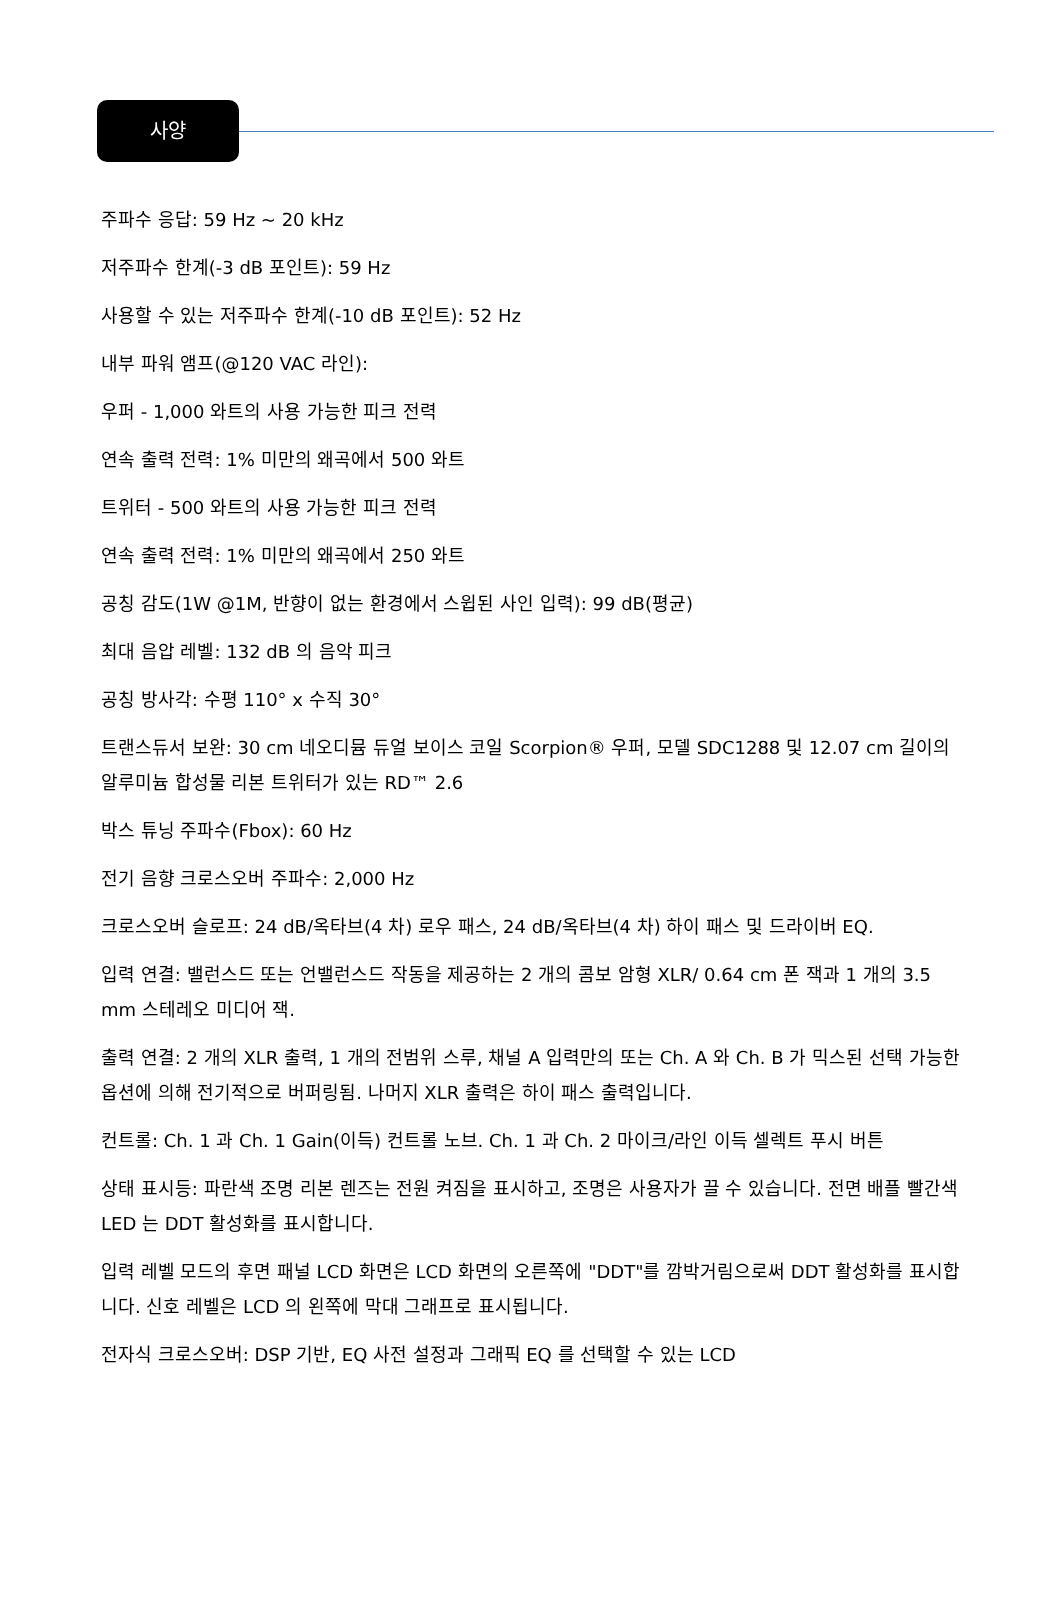사양
주파수 응답: 59 Hz ~ 20 kHz
저주파수 한계(-3 dB 포인트): 59 Hz
사용할 수 있는 저주파수 한계(-10 dB 포인트): 52 Hz
내부 파워 앰프(@120 VAC 라인):
우퍼 - 1,000 와트의 사용 가능한 피크 전력
연속 출력 전력: 1% 미만의 왜곡에서 500 와트
트위터 - 500 와트의 사용 가능한 피크 전력
연속 출력 전력: 1% 미만의 왜곡에서 250 와트
공칭 감도(1W @1M, 반향이 없는 환경에서 스윕된 사인 입력): 99 dB(평균)
최대 음압 레벨: 132 dB 의 음악 피크
공칭 방사각: 수평 110° x 수직 30°
트랜스듀서 보완: 30 cm 네오디뮴 듀얼 보이스 코일 Scorpion® 우퍼, 모델 SDC1288 및 12.07 cm 길이의 알루미늄 합성물 리본 트위터가 있는 RD™ 2.6
박스 튜닝 주파수(Fbox): 60 Hz
전기 음향 크로스오버 주파수: 2,000 Hz
크로스오버 슬로프: 24 dB/옥타브(4 차) 로우 패스, 24 dB/옥타브(4 차) 하이 패스 및 드라이버 EQ.
입력 연결: 밸런스드 또는 언밸런스드 작동을 제공하는 2 개의 콤보 암형 XLR/ 0.64 cm 폰 잭과 1 개의 3.5 mm 스테레오 미디어 잭.
출력 연결: 2 개의 XLR 출력, 1 개의 전범위 스루, 채널 A 입력만의 또는 Ch. A 와 Ch. B 가 믹스된 선택 가능한 옵션에 의해 전기적으로 버퍼링됨. 나머지 XLR 출력은 하이 패스 출력입니다.
컨트롤: Ch. 1 과 Ch. 1 Gain(이득) 컨트롤 노브. Ch. 1 과 Ch. 2 마이크/라인 이득 셀렉트 푸시 버튼
상태 표시등: 파란색 조명 리본 렌즈는 전원 켜짐을 표시하고, 조명은 사용자가 끌 수 있습니다. 전면 배플 빨간색 LED 는 DDT 활성화를 표시합니다.
입력 레벨 모드의 후면 패널 LCD 화면은 LCD 화면의 오른쪽에 "DDT"를 깜박거림으로써 DDT 활성화를 표시합니다. 신호 레벨은 LCD 의 왼쪽에 막대 그래프로 표시됩니다.
전자식 크로스오버: DSP 기반, EQ 사전 설정과 그래픽 EQ 를 선택할 수 있는 LCD